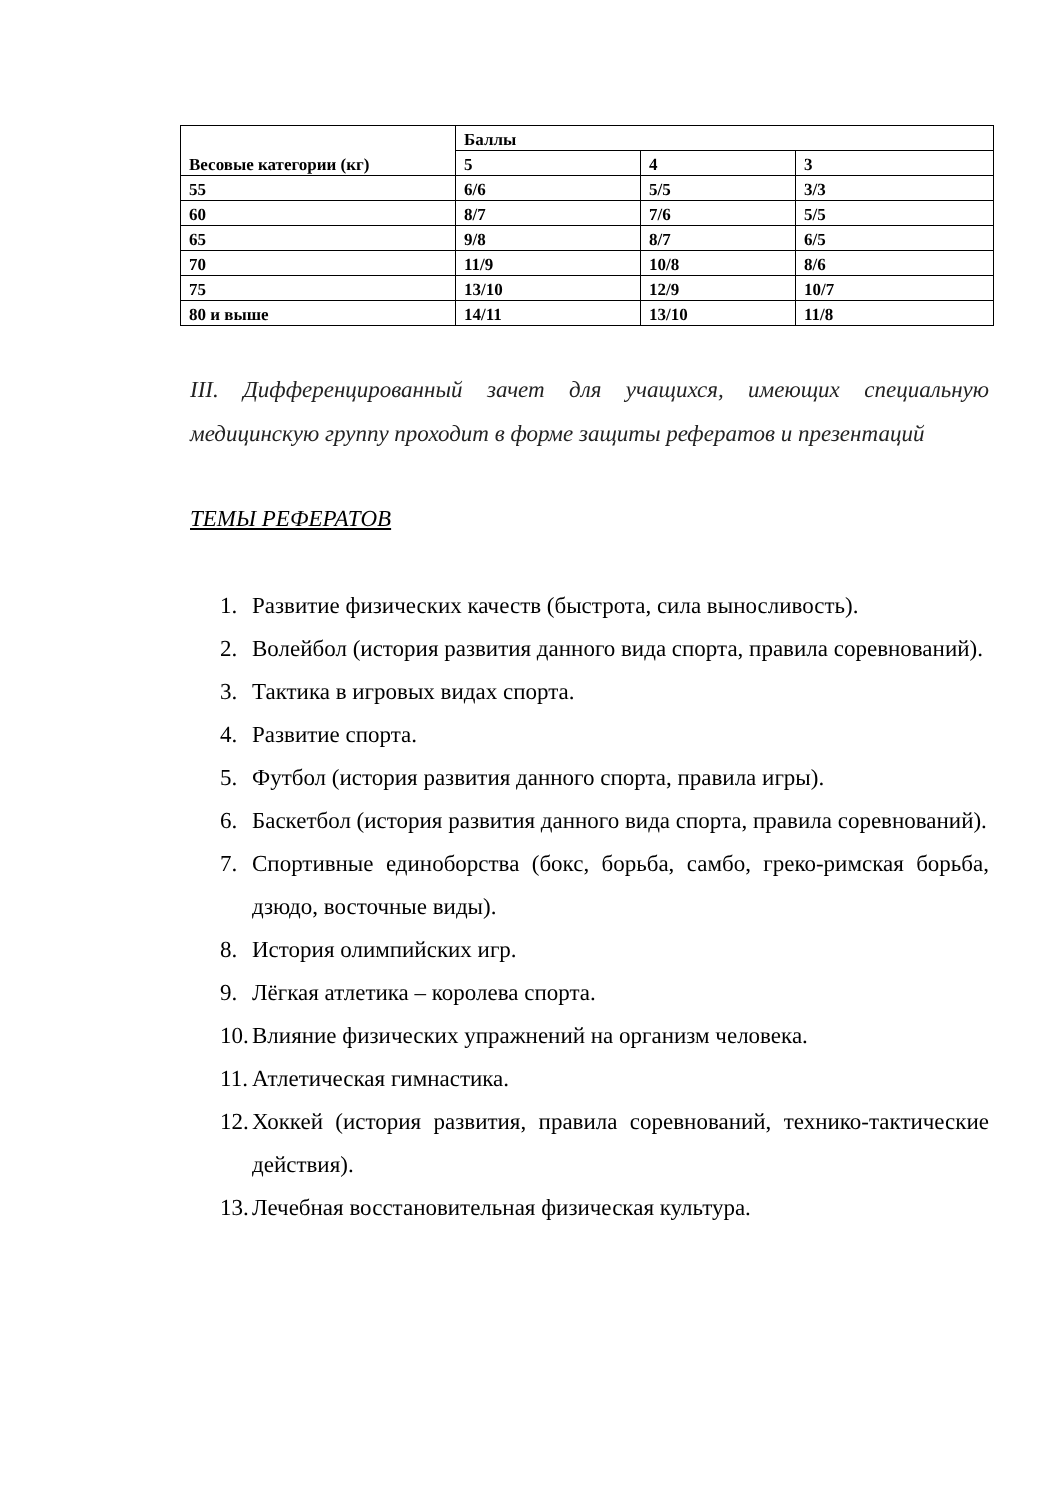| Весовые категории (кг) | Баллы | | |
| --- | --- | --- | --- |
| | 5 | 4 | 3 |
| 55 | 6/6 | 5/5 | 3/3 |
| 60 | 8/7 | 7/6 | 5/5 |
| 65 | 9/8 | 8/7 | 6/5 |
| 70 | 11/9 | 10/8 | 8/6 |
| 75 | 13/10 | 12/9 | 10/7 |
| 80 и выше | 14/11 | 13/10 | 11/8 |
III. Дифференцированный зачет для учащихся, имеющих специальную медицинскую группу проходит в форме защиты рефератов и презентаций
ТЕМЫ РЕФЕРАТОВ
1. Развитие физических качеств (быстрота, сила выносливость).
2. Волейбол (история развития данного вида спорта, правила соревнований).
3. Тактика в игровых видах спорта.
4. Развитие спорта.
5. Футбол (история развития данного спорта, правила игры).
6. Баскетбол (история развития данного вида спорта, правила соревнований).
7. Спортивные единоборства (бокс, борьба, самбо, греко-римская борьба, дзюдо, восточные виды).
8. История олимпийских игр.
9. Лёгкая атлетика – королева спорта.
10. Влияние физических упражнений на организм человека.
11. Атлетическая гимнастика.
12. Хоккей (история развития, правила соревнований, технико-тактические действия).
13. Лечебная восстановительная физическая культура.